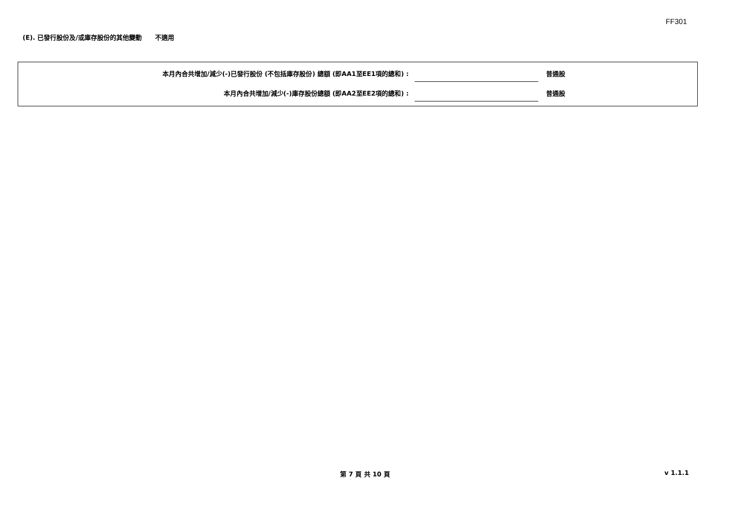FF301
(E). 已發行股份及/或庫存股份的其他變動 不適用
本月內合共增加/減少(-)已發行股份 (不包括庫存股份) 總額 (即AA1至EE1項的總和) :
普通股
本月內合共增加/減少(-)庫存股份總額 (即AA2至EE2項的總和) :
普通股
第 7 頁 共 10 頁 v 1.1.1